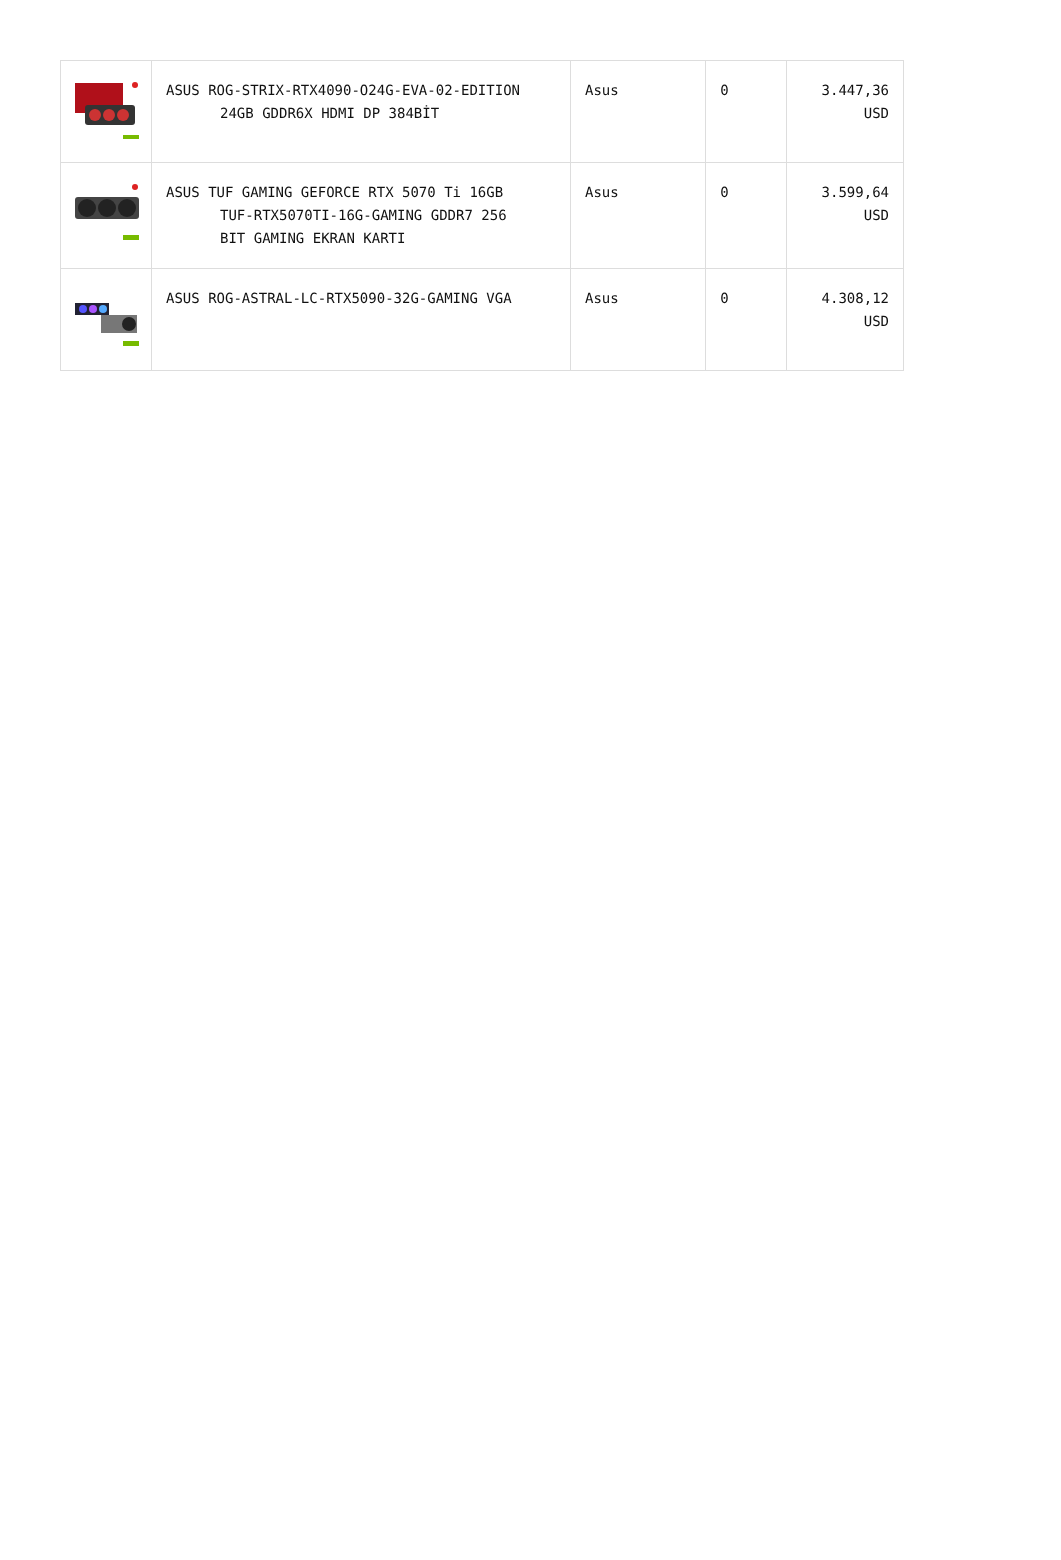| | ASUS ROG-STRIX-RTX4090-O24G-EVA-02-EDITION 24GB GDDR6X HDMI DP 384BİT | Asus | 0 | 3.447,36 USD |
| | ASUS TUF GAMING GEFORCE RTX 5070 Ti 16GB TUF-RTX5070TI-16G-GAMING GDDR7 256 BIT GAMING EKRAN KARTI | Asus | 0 | 3.599,64 USD |
| | ASUS ROG-ASTRAL-LC-RTX5090-32G-GAMING VGA | Asus | 0 | 4.308,12 USD |